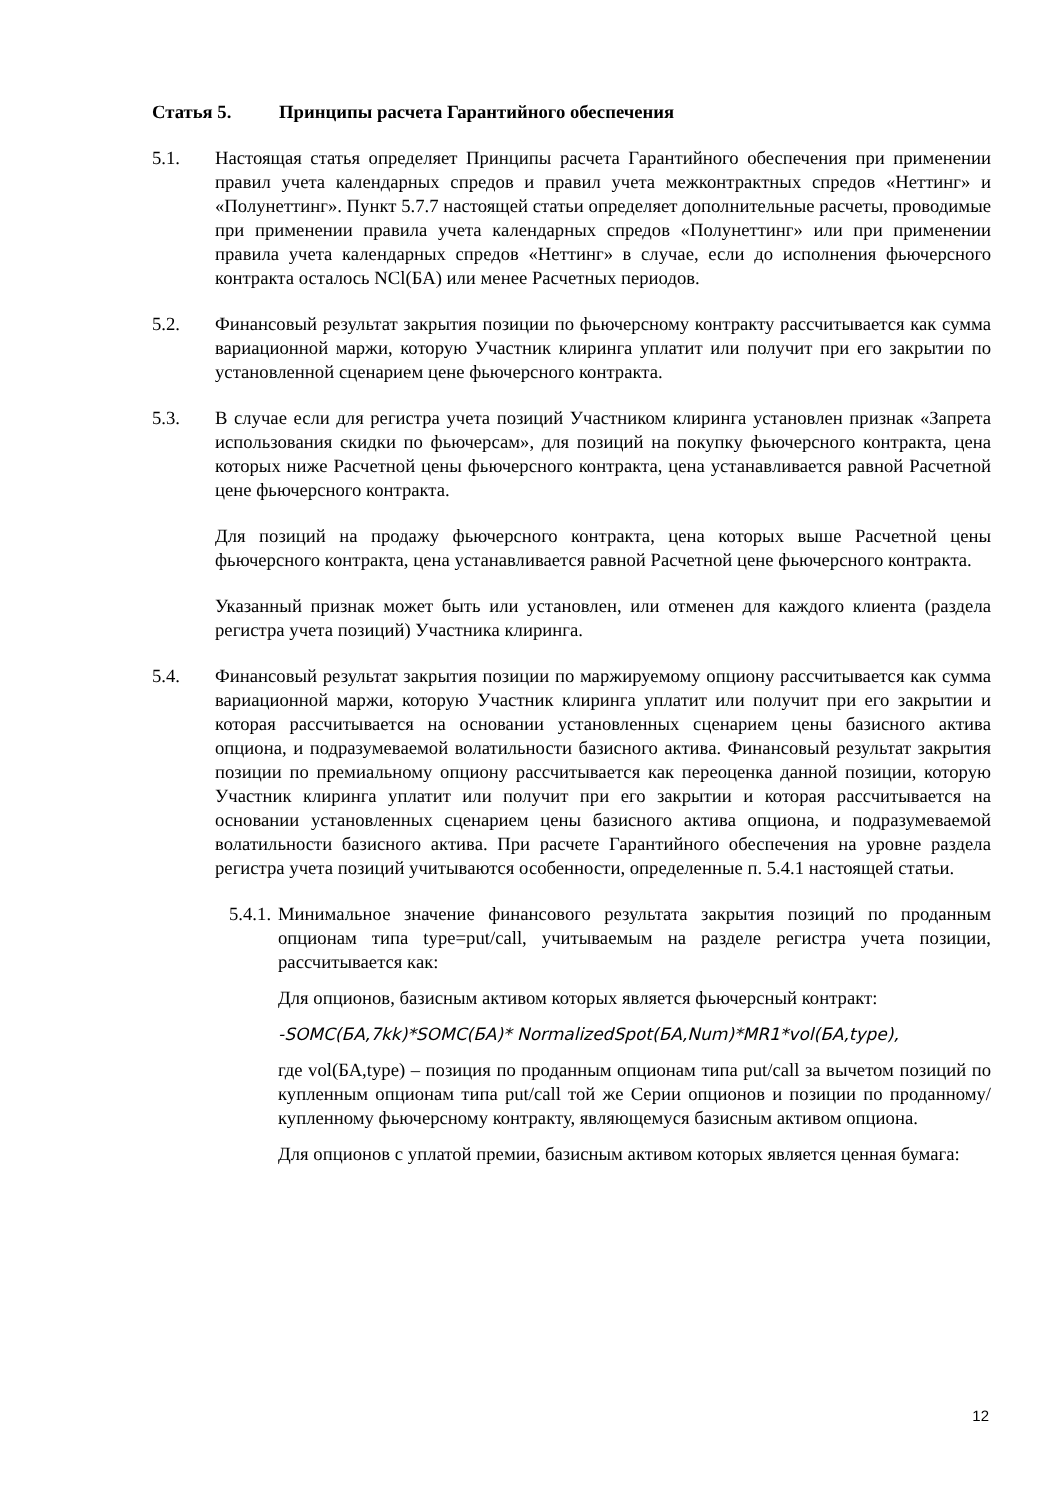Статья 5. Принципы расчета Гарантийного обеспечения
5.1. Настоящая статья определяет Принципы расчета Гарантийного обеспечения при применении правил учета календарных спредов и правил учета межконтрактных спредов «Неттинг» и «Полунеттинг». Пункт 5.7.7 настоящей статьи определяет дополнительные расчеты, проводимые при применении правила учета календарных спредов «Полунеттинг» или при применении правила учета календарных спредов «Неттинг» в случае, если до исполнения фьючерсного контракта осталось NCl(БА) или менее Расчетных периодов.
5.2. Финансовый результат закрытия позиции по фьючерсному контракту рассчитывается как сумма вариационной маржи, которую Участник клиринга уплатит или получит при его закрытии по установленной сценарием цене фьючерсного контракта.
5.3. В случае если для регистра учета позиций Участником клиринга установлен признак «Запрета использования скидки по фьючерсам», для позиций на покупку фьючерсного контракта, цена которых ниже Расчетной цены фьючерсного контракта, цена устанавливается равной Расчетной цене фьючерсного контракта.
Для позиций на продажу фьючерсного контракта, цена которых выше Расчетной цены фьючерсного контракта, цена устанавливается равной Расчетной цене фьючерсного контракта.
Указанный признак может быть или установлен, или отменен для каждого клиента (раздела регистра учета позиций) Участника клиринга.
5.4. Финансовый результат закрытия позиции по маржируемому опциону рассчитывается как сумма вариационной маржи, которую Участник клиринга уплатит или получит при его закрытии и которая рассчитывается на основании установленных сценарием цены базисного актива опциона, и подразумеваемой волатильности базисного актива. Финансовый результат закрытия позиции по премиальному опциону рассчитывается как переоценка данной позиции, которую Участник клиринга уплатит или получит при его закрытии и которая рассчитывается на основании установленных сценарием цены базисного актива опциона, и подразумеваемой волатильности базисного актива. При расчете Гарантийного обеспечения на уровне раздела регистра учета позиций учитываются особенности, определенные п. 5.4.1 настоящей статьи.
5.4.1.
Минимальное значение финансового результата закрытия позиций по проданным опционам типа type=put/call, учитываемым на разделе регистра учета позиции, рассчитывается как:
Для опционов, базисным активом которых является фьючерсный контракт:
-SOMC(БА,7kk)*SOMC(БА)* NormalizedSpot(БА,Num)*MR1*vol(БА,type),
где vol(БА,type) – позиция по проданным опционам типа put/call за вычетом позиций по купленным опционам типа put/call той же Серии опционов и позиции по проданному/купленному фьючерсному контракту, являющемуся базисным активом опциона.
Для опционов с уплатой премии, базисным активом которых является ценная бумага:
12